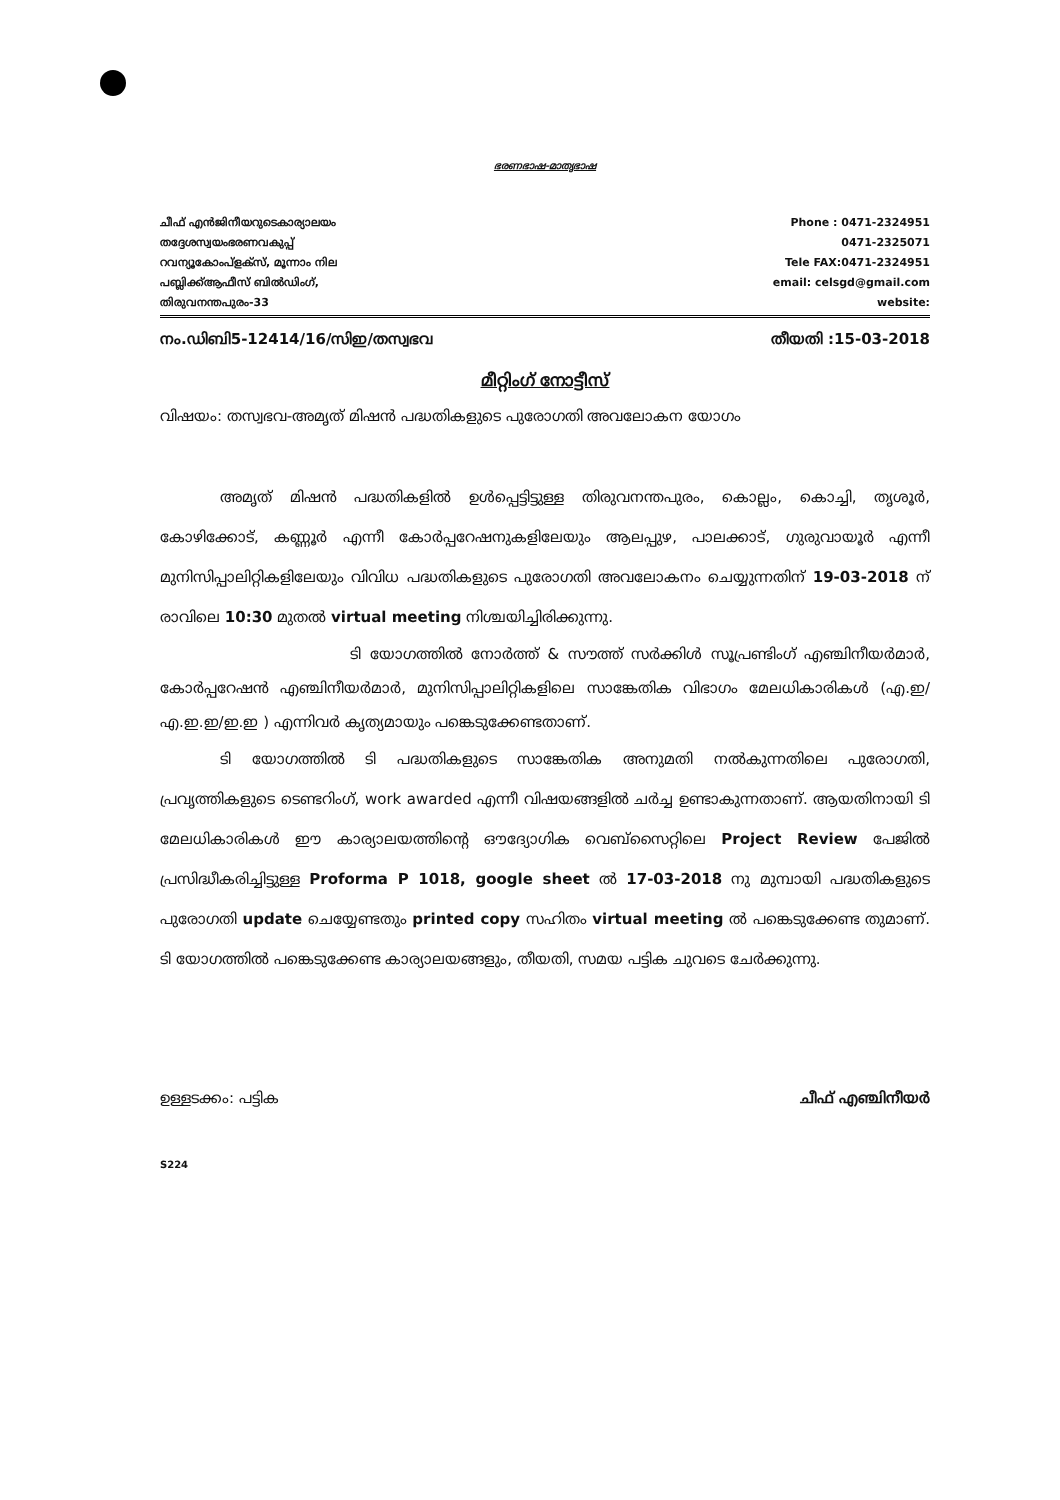ഭരണഭാഷ-മാതൃഭാഷ
ചീഫ് എൻജിനീയറുടെകാര്യാലയം
തദ്ദേശസ്വയംഭരണവകുപ്പ്
റവന്യൂകോംപ്ളക്സ്, മൂന്നാം നില
പബ്ലിക്ക്ആഫീസ് ബിൽഡിംഗ്,
തിരുവനന്തപുരം-33
Phone : 0471-2324951
0471-2325071
Tele FAX:0471-2324951
email: celsgd@gmail.com
website:
നം.ഡിബി5-12414/16/സിഇ/തസ്വഭവ തീയതി :15-03-2018
മീറ്റിംഗ് നോട്ടീസ്
വിഷയം: തസ്വഭവ-അമൃത് മിഷൻ പദ്ധതികളുടെ പുരോഗതി അവലോകന യോഗം
അമൃത് മിഷൻ പദ്ധതികളിൽ ഉൾപ്പെട്ടിട്ടുള്ള തിരുവനന്തപുരം, കൊല്ലം, കൊച്ചി, തൃശൂർ, കോഴിക്കോട്, കണ്ണൂർ എന്നീ കോർപ്പറേഷനുകളിലേയും ആലപ്പുഴ, പാലക്കാട്, ഗുരുവായൂർ എന്നീ മുനിസിപ്പാലിറ്റികളിലേയും വിവിധ പദ്ധതികളുടെ പുരോഗതി അവലോകനം ചെയ്യുന്നതിന് 19-03-2018 ന് രാവിലെ 10:30 മുതൽ virtual meeting നിശ്ചയിച്ചിരിക്കുന്നു.
ടി യോഗത്തിൽ നോർത്ത് & സൗത്ത് സർക്കിൾ സൂപ്രണ്ടിംഗ് എഞ്ചിനീയർമാർ, കോർപ്പറേഷൻ എഞ്ചിനീയർമാർ, മുനിസിപ്പാലിറ്റികളിലെ സാങ്കേതിക വിഭാഗം മേലധികാരികൾ (എ.ഇ/എ.ഇ.ഇ/ഇ.ഇ ) എന്നിവർ കൃത്യമായും പങ്കെടുക്കേണ്ടതാണ്.
ടി യോഗത്തിൽ ടി പദ്ധതികളുടെ സാങ്കേതിക അനുമതി നൽകുന്നതിലെ പുരോഗതി, പ്രവൃത്തികളുടെ ടെണ്ടറിംഗ്, work awarded എന്നീ വിഷയങ്ങളിൽ ചർച്ച ഉണ്ടാകുന്നതാണ്. ആയതിനായി ടി മേലധികാരികൾ ഈ കാര്യാലയത്തിന്റെ ഔദ്യോഗിക വെബ്സൈറ്റിലെ Project Review പേജിൽ പ്രസിദ്ധീകരിച്ചിട്ടുള്ള Proforma P 1018, google sheet ൽ 17-03-2018 നു മുമ്പായി പദ്ധതികളുടെ പുരോഗതി update ചെയ്യേണ്ടതും printed copy സഹിതം virtual meeting ൽ പങ്കെടുക്കേണ്ട തുമാണ്. ടി യോഗത്തിൽ പങ്കെടുക്കേണ്ട കാര്യാലയങ്ങളും, തീയതി, സമയ പട്ടിക ചുവടെ ചേർക്കുന്നു.
ഉള്ളടക്കം: പട്ടിക ചീഫ് എഞ്ചിനീയർ
S224